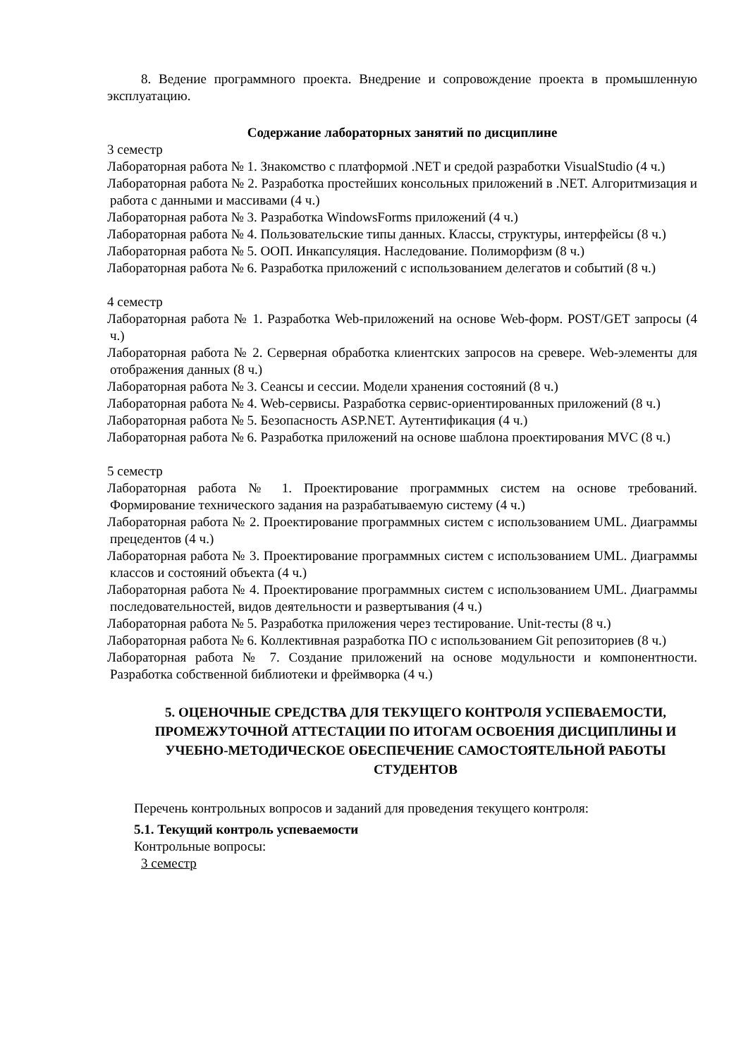8. Ведение программного проекта. Внедрение и сопровождение проекта в промышленную эксплуатацию.
Содержание лабораторных занятий по дисциплине
3 семестр
Лабораторная работа № 1. Знакомство с платформой .NET и средой разработки VisualStudio (4 ч.)
Лабораторная работа № 2. Разработка простейших консольных приложений в .NET. Алгоритмизация и работа с данными и массивами (4 ч.)
Лабораторная работа № 3. Разработка WindowsForms приложений (4 ч.)
Лабораторная работа № 4. Пользовательские типы данных. Классы, структуры, интерфейсы (8 ч.)
Лабораторная работа № 5. ООП. Инкапсуляция. Наследование. Полиморфизм (8 ч.)
Лабораторная работа № 6. Разработка приложений с использованием делегатов и событий (8 ч.)
4 семестр
Лабораторная работа № 1. Разработка Web-приложений на основе Web-форм. POST/GET запросы (4 ч.)
Лабораторная работа № 2. Серверная обработка клиентских запросов на сревере. Web-элементы для отображения данных (8 ч.)
Лабораторная работа № 3. Сеансы и сессии. Модели хранения состояний (8 ч.)
Лабораторная работа № 4. Web-сервисы. Разработка сервис-ориентированных приложений (8 ч.)
Лабораторная работа № 5. Безопасность ASP.NET. Аутентификация (4 ч.)
Лабораторная работа № 6. Разработка приложений на основе шаблона проектирования MVC (8 ч.)
5 семестр
Лабораторная работа № 1. Проектирование программных систем на основе требований. Формирование технического задания на разрабатываемую систему (4 ч.)
Лабораторная работа № 2. Проектирование программных систем с использованием UML. Диаграммы прецедентов (4 ч.)
Лабораторная работа № 3. Проектирование программных систем с использованием UML. Диаграммы классов и состояний объекта (4 ч.)
Лабораторная работа № 4. Проектирование программных систем с использованием UML. Диаграммы последовательностей, видов деятельности и развертывания (4 ч.)
Лабораторная работа № 5. Разработка приложения через тестирование. Unit-тесты (8 ч.)
Лабораторная работа № 6. Коллективная разработка ПО с использованием Git репозиториев (8 ч.)
Лабораторная работа № 7. Создание приложений на основе модульности и компонентности. Разработка собственной библиотеки и фреймворка (4 ч.)
5. ОЦЕНОЧНЫЕ СРЕДСТВА ДЛЯ ТЕКУЩЕГО КОНТРОЛЯ УСПЕВАЕМОСТИ, ПРОМЕЖУТОЧНОЙ АТТЕСТАЦИИ ПО ИТОГАМ ОСВОЕНИЯ ДИСЦИПЛИНЫ И УЧЕБНО-МЕТОДИЧЕСКОЕ ОБЕСПЕЧЕНИЕ САМОСТОЯТЕЛЬНОЙ РАБОТЫ СТУДЕНТОВ
Перечень контрольных вопросов и заданий для проведения текущего контроля:
5.1. Текущий контроль успеваемости
Контрольные вопросы:
3 семестр